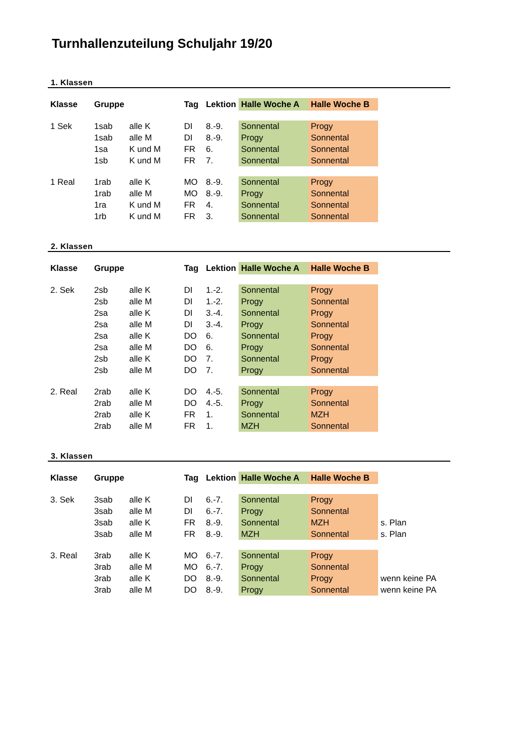Turnhallenzuteilung Schuljahr 19/20
1. Klassen
| Klasse | Gruppe | | Tag | Lektion | Halle Woche A | Halle Woche B | |
| --- | --- | --- | --- | --- | --- | --- | --- |
| 1 Sek | 1sab | alle K | DI | 8.-9. | Sonnental | Progy | |
| | 1sab | alle M | DI | 8.-9. | Progy | Sonnental | |
| | 1sa | K und M | FR | 6. | Sonnental | Sonnental | |
| | 1sb | K und M | FR | 7. | Sonnental | Sonnental | |
| 1 Real | 1rab | alle K | MO | 8.-9. | Sonnental | Progy | |
| | 1rab | alle M | MO | 8.-9. | Progy | Sonnental | |
| | 1ra | K und M | FR | 4. | Sonnental | Sonnental | |
| | 1rb | K und M | FR | 3. | Sonnental | Sonnental | |
2. Klassen
| Klasse | Gruppe | | Tag | Lektion | Halle Woche A | Halle Woche B | |
| --- | --- | --- | --- | --- | --- | --- | --- |
| 2. Sek | 2sb | alle K | DI | 1.-2. | Sonnental | Progy | |
| | 2sb | alle M | DI | 1.-2. | Progy | Sonnental | |
| | 2sa | alle K | DI | 3.-4. | Sonnental | Progy | |
| | 2sa | alle M | DI | 3.-4. | Progy | Sonnental | |
| | 2sa | alle K | DO | 6. | Sonnental | Progy | |
| | 2sa | alle M | DO | 6. | Progy | Sonnental | |
| | 2sb | alle K | DO | 7. | Sonnental | Progy | |
| | 2sb | alle M | DO | 7. | Progy | Sonnental | |
| 2. Real | 2rab | alle K | DO | 4.-5. | Sonnental | Progy | |
| | 2rab | alle M | DO | 4.-5. | Progy | Sonnental | |
| | 2rab | alle K | FR | 1. | Sonnental | MZH | |
| | 2rab | alle M | FR | 1. | MZH | Sonnental | |
3. Klassen
| Klasse | Gruppe | | Tag | Lektion | Halle Woche A | Halle Woche B | |
| --- | --- | --- | --- | --- | --- | --- | --- |
| 3. Sek | 3sab | alle K | DI | 6.-7. | Sonnental | Progy | |
| | 3sab | alle M | DI | 6.-7. | Progy | Sonnental | |
| | 3sab | alle K | FR | 8.-9. | Sonnental | MZH | s. Plan |
| | 3sab | alle M | FR | 8.-9. | MZH | Sonnental | s. Plan |
| 3. Real | 3rab | alle K | MO | 6.-7. | Sonnental | Progy | |
| | 3rab | alle M | MO | 6.-7. | Progy | Sonnental | |
| | 3rab | alle K | DO | 8.-9. | Sonnental | Progy | wenn keine PA |
| | 3rab | alle M | DO | 8.-9. | Progy | Sonnental | wenn keine PA |